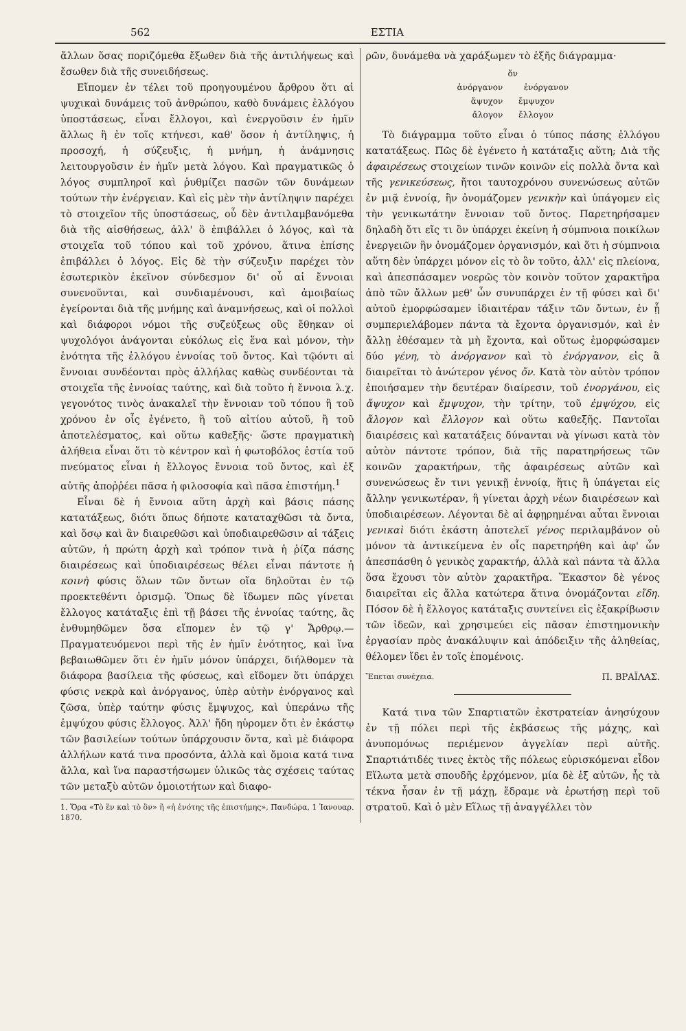562 ΕΣΤΙΑ
ἄλλων ὅσας πoριζόμεθα ἔξωθεν διὰ τῆς ἀντιλήψεως καὶ ἔσωθεν διὰ τῆς συνειδήσεως.
Εἴπομεν ἐν τέλει τοῦ προηγουμένου ἄρθρου ὅτι αἱ ψυχικαὶ δυνάμεις τοῦ ἀνθρώπου, καθὸ δυνάμεις ἐλλόγου ὑποστάσεως, εἶναι ἔλλογοι, καὶ ἐνεργοῦσιν ἐν ἡμῖν ἄλλως ἢ ἐν τοῖς κτήνεσι, καθ' ὅσον ἡ ἀντίληψις, ἡ προσοχή, ἡ σύζευξις, ἡ μνήμη, ἡ ἀνάμνησις λειτουργοῦσιν ἐν ἡμῖν μετὰ λόγου. Καὶ πραγματικῶς ὁ λόγος συμπληροῖ καὶ ῥυθμίζει πασῶν τῶν δυνάμεων τούτων τὴν ἐνέργειαν. Καὶ εἰς μὲν τὴν ἀντίληψιν παρέχει τὸ στοιχεῖον τῆς ὑποστάσεως, οὗ δὲν ἀντιλαμβανόμεθα διὰ τῆς αἰσθήσεως, ἀλλ' ὃ ἐπιβάλλει ὁ λόγος, καὶ τὰ στοιχεῖα τοῦ τόπου καὶ τοῦ χρόνου, ἅτινα ἐπίσης ἐπιβάλλει ὁ λόγος. Εἰς δὲ τὴν σύζευξιν παρέχει τὸν ἐσωτερικὸν ἐκεῖνον σύνδεσμον δι' οὗ αἱ ἔννοιαι συνενοῦνται, καὶ συνδιαμένουσι, καὶ ἀμοιβαίως ἐγείρονται διὰ τῆς μνήμης καὶ ἀναμνήσεως, καὶ οἱ πολλοὶ καὶ διάφοροι νόμοι τῆς συζεύξεως οὓς ἔθηκαν οἱ ψυχολόγοι ἀνάγονται εὐκόλως εἰς ἕνα καὶ μόνον, τὴν ἑνότητα τῆς ἐλλόγου ἐννοίας τοῦ ὄντος. Καὶ τῷόντι αἱ ἔννοιαι συνδέονται πρὸς ἀλλήλας καθὼς συνδέονται τὰ στοιχεῖα τῆς ἐννοίας ταύτης, καὶ διὰ τοῦτο ἡ ἔννοια λ.χ. γεγονότος τινὸς ἀνακαλεῖ τὴν ἔννοιαν τοῦ τόπου ἢ τοῦ χρόνου ἐν οἷς ἐγένετο, ἢ τοῦ αἰτίου αὐτοῦ, ἢ τοῦ ἀποτελέσματος, καὶ οὕτω καθεξῆς· ὥστε πραγματικὴ ἀλήθεια εἶναι ὅτι τὸ κέντρον καὶ ἡ φωτοβόλος ἑστία τοῦ πνεύματος εἶναι ἡ ἔλλογος ἔννοια τοῦ ὄντος, καὶ ἐξ αὐτῆς ἀποῤῥέει πᾶσα ἡ φιλοσοφία καὶ πᾶσα ἐπιστήμη.<sup>1</sup>
Εἶναι δὲ ἡ ἔννοια αὕτη ἀρχὴ καὶ βάσις πάσης κατατάξεως, διότι ὅπως δήποτε καταταχθῶσι τὰ ὄντα, καὶ ὅσῳ καὶ ἂν διαιρεθῶσι καὶ ὑποδιαιρεθῶσιν αἱ τάξεις αὐτῶν, ἡ πρώτη ἀρχὴ καὶ τρόπον τινὰ ἡ ῥίζα πάσης διαιρέσεως καὶ ὑποδιαιρέσεως θέλει εἶναι πάντοτε ἡ κοινὴ φύσις ὅλων τῶν ὄντων οἵα δηλοῦται ἐν τῷ προεκτεθέντι ὁρισμῷ. Ὅπως δὲ ἴδωμεν πῶς γίνεται ἔλλογος κατάταξις ἐπὶ τῇ βάσει τῆς ἐννοίας ταύτης, ἂς ἐνθυμηθῶμεν ὅσα εἴπομεν ἐν τῷ γ' Ἄρθρῳ.—Πραγματευόμενοι περὶ τῆς ἐν ἡμῖν ἑνότητος, καὶ ἵνα βεβαιωθῶμεν ὅτι ἐν ἡμῖν μόνον ὑπάρχει, διήλθομεν τὰ διάφορα βασίλεια τῆς φύσεως, καὶ εἴδομεν ὅτι ὑπάρχει φύσις νεκρὰ καὶ ἀνόργανος, ὑπὲρ αὐτὴν ἐνόργανος καὶ ζῶσα, ὑπὲρ ταύτην φύσις ἔμψυχος, καὶ ὑπεράνω τῆς ἐμψύχου φύσις ἔλλογος. Ἀλλ' ἤδη ηὑρομεν ὅτι ἐν ἑκάστῳ τῶν βασιλείων τούτων ὑπάρχουσιν ὄντα, καὶ μὲ διάφορα ἀλλήλων κατά τινα προσόντα, ἀλλὰ καὶ ὅμοια κατά τινα ἄλλα, καὶ ἵνα παραστήσωμεν ὑλικῶς τὰς σχέσεις ταύτας τῶν μεταξὺ αὐτῶν ὁμοιοτήτων καὶ διαφο-
1. Ὅρα «Τὸ ἓν καὶ τὸ ὂν» ἢ «ἡ ἑνότης τῆς ἐπιστήμης», Πανδώρα, 1 Ἰανουαρ. 1870.
ρῶν, δυνάμεθα νὰ χαράξωμεν τὸ ἑξῆς διάγραμμα·
ὄν
ἀνόργανον ἐνόργανον
ἄψυχον ἔμψυχον
ἄλογον ἔλλογον
Τὸ διάγραμμα τοῦτο εἶναι ὁ τύπος πάσης ἐλλόγου κατατάξεως. Πῶς δὲ ἐγένετο ἡ κατάταξις αὕτη; Διὰ τῆς ἀφαιρέσεως στοιχείων τινῶν κοινῶν εἰς πολλὰ ὄντα καὶ τῆς γενικεύσεως, ἤτοι ταυτοχρόνου συνενώσεως αὐτῶν ἐν μιᾷ ἐννοίᾳ, ἣν ὀνομάζομεν γενικὴν καὶ ὑπάγομεν εἰς τὴν γενικωτάτην ἔννοιαν τοῦ ὄντος. Παρετηρήσαμεν δηλαδὴ ὅτι εἴς τι ὂν ὑπάρχει ἐκείνη ἡ σύμπνοια ποικίλων ἐνεργειῶν ἣν ὀνομάζομεν ὀργανισμόν, καὶ ὅτι ἡ σύμπνοια αὕτη δὲν ὑπάρχει μόνον εἰς τὸ ὂν τοῦτο, ἀλλ' εἰς πλείονα, καὶ ἀπεσπάσαμεν νοερῶς τὸν κοινὸν τοῦτον χαρακτῆρα ἀπὸ τῶν ἄλλων μεθ' ὧν συνυπάρχει ἐν τῇ φύσει καὶ δι' αὐτοῦ ἐμορφώσαμεν ἰδιαιτέραν τάξιν τῶν ὄντων, ἐν ᾗ συμπεριελάβομεν πάντα τὰ ἔχοντα ὀργανισμόν, καὶ ἐν ἄλλῃ ἐθέσαμεν τὰ μὴ ἔχοντα, καὶ οὕτως ἐμορφώσαμεν δύο γένη, τὸ ἀνόργανον καὶ τὸ ἐνόργανον, εἰς ἃ διαιρεῖται τὸ ἀνώτερον γένος ὄν. Κατὰ τὸν αὐτὸν τρόπον ἐποιήσαμεν τὴν δευτέραν διαίρεσιν, τοῦ ἐνοργάνου, εἰς ἄψυχον καὶ ἔμψυχον, τὴν τρίτην, τοῦ ἐμψύχου, εἰς ἄλογον καὶ ἔλλογον καὶ οὕτω καθεξῆς. Παντοῖαι διαιρέσεις καὶ κατατάξεις δύνανται νὰ γίνωσι κατὰ τὸν αὐτὸν πάντοτε τρόπον, διὰ τῆς παρατηρήσεως τῶν κοινῶν χαρακτήρων, τῆς ἀφαιρέσεως αὐτῶν καὶ συνενώσεως ἔν τινι γενικῇ ἐννοίᾳ, ἥτις ἢ ὑπάγεται εἰς ἄλλην γενικωτέραν, ἢ γίνεται ἀρχὴ νέων διαιρέσεων καὶ ὑποδιαιρέσεων. Λέγονται δὲ αἱ ἀφῃρημέναι αὗται ἔννοιαι γενικαὶ διότι ἑκάστη ἀποτελεῖ γένος περιλαμβάνον οὐ μόνον τὰ ἀντικείμενα ἐν οἷς παρετηρήθη καὶ ἀφ' ὧν ἀπεσπάσθη ὁ γενικὸς χαρακτήρ, ἀλλὰ καὶ πάντα τὰ ἄλλα ὅσα ἔχουσι τὸν αὐτὸν χαρακτῆρα. Ἕκαστον δὲ γένος διαιρεῖται εἰς ἄλλα κατώτερα ἅτινα ὀνομάζονται εἴδη. Πόσον δὲ ἡ ἔλλογος κατάταξις συντείνει εἰς ἐξακρίβωσιν τῶν ἰδεῶν, καὶ χρησιμεύει εἰς πᾶσαν ἐπιστημονικὴν ἐργασίαν πρὸς ἀνακάλυψιν καὶ ἀπόδειξιν τῆς ἀληθείας, θέλομεν ἴδει ἐν τοῖς ἑπομένοις.
Ἕπεται συνέχεια. Π. ΒΡΑΪΛΑΣ.
Κατά τινα τῶν Σπαρτιατῶν ἐκστρατείαν ἀνησύχουν ἐν τῇ πόλει περὶ τῆς ἐκβάσεως τῆς μάχης, καὶ ἀνυπομόνως περιέμενον ἀγγελίαν περὶ αὐτῆς. Σπαρτιάτιδές τινες ἐκτὸς τῆς πόλεως εὑρισκόμεναι εἶδον Εἵλωτα μετὰ σπουδῆς ἐρχόμενον, μία δὲ ἐξ αὐτῶν, ἧς τὰ τέκνα ἦσαν ἐν τῇ μάχῃ, ἔδραμε νὰ ἐρωτήσῃ περὶ τοῦ στρατοῦ. Καὶ ὁ μὲν Εἵλως τῇ ἀναγγέλλει τὸν